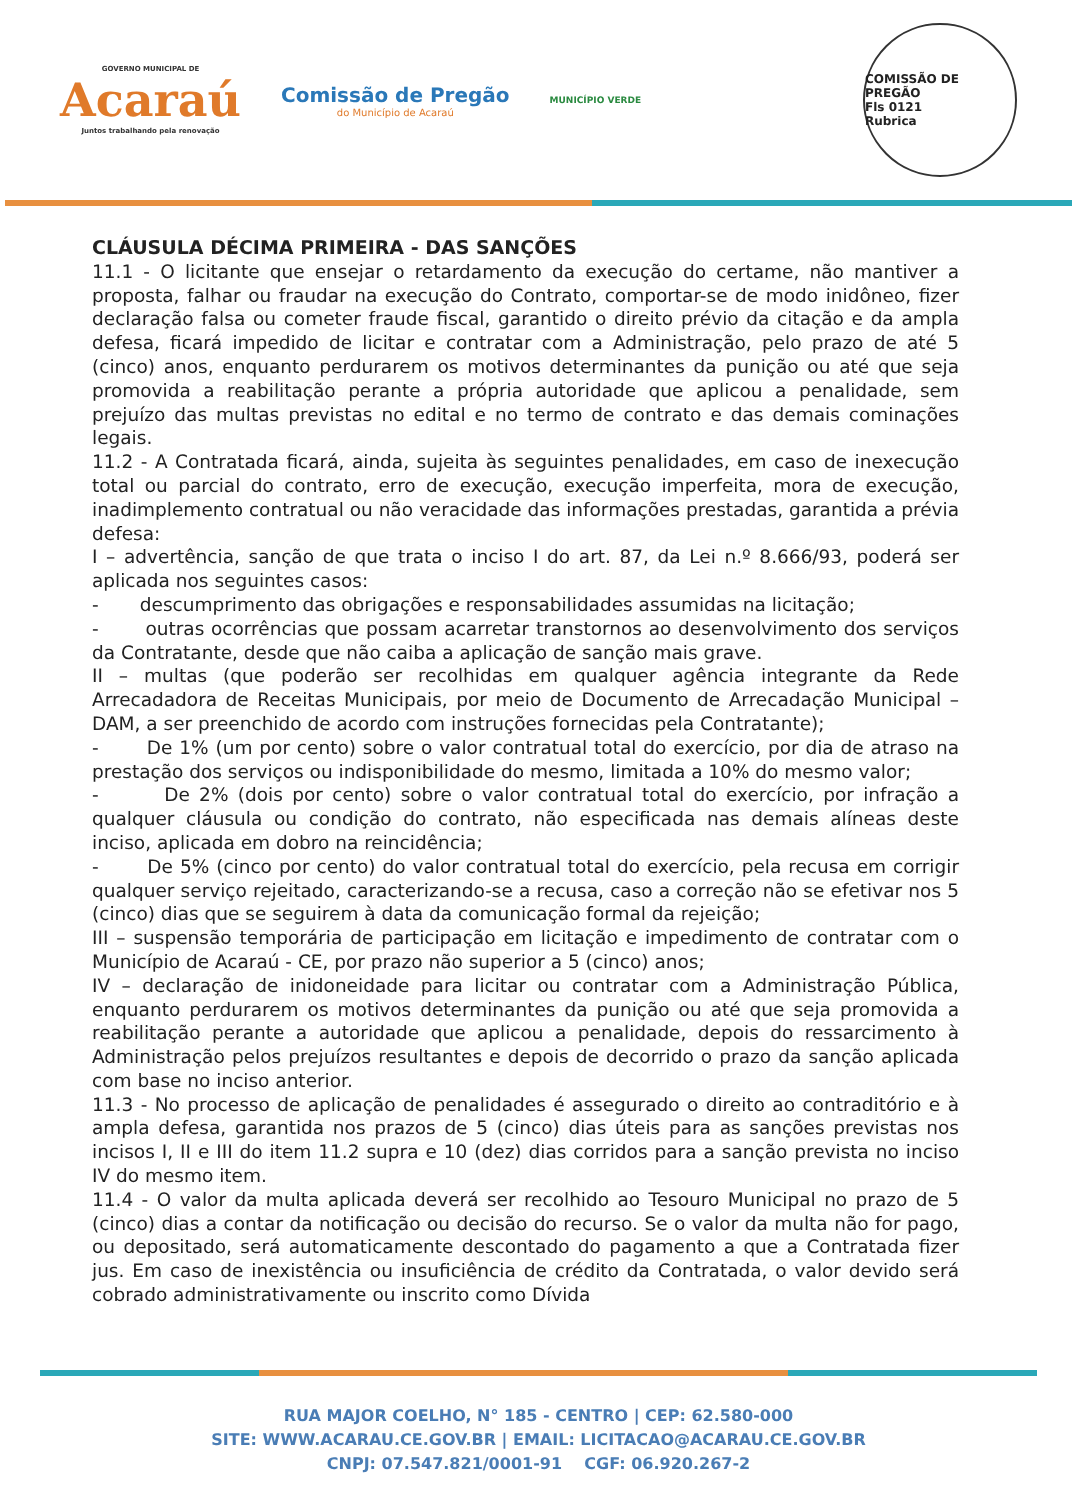GOVERNO MUNICIPAL DE
Acaraú
Juntos trabalhando pela renovação
Comissão de Pregão
do Município de Acaraú
MUNICÍPIO VERDE
COMISSÃO DE PREGÃO
Fls 0121
Rubrica
CLÁUSULA DÉCIMA PRIMEIRA - DAS SANÇÕES
11.1 - O licitante que ensejar o retardamento da execução do certame, não mantiver a proposta, falhar ou fraudar na execução do Contrato, comportar-se de modo inidôneo, fizer declaração falsa ou cometer fraude fiscal, garantido o direito prévio da citação e da ampla defesa, ficará impedido de licitar e contratar com a Administração, pelo prazo de até 5 (cinco) anos, enquanto perdurarem os motivos determinantes da punição ou até que seja promovida a reabilitação perante a própria autoridade que aplicou a penalidade, sem prejuízo das multas previstas no edital e no termo de contrato e das demais cominações legais.
11.2 - A Contratada ficará, ainda, sujeita às seguintes penalidades, em caso de inexecução total ou parcial do contrato, erro de execução, execução imperfeita, mora de execução, inadimplemento contratual ou não veracidade das informações prestadas, garantida a prévia defesa:
I – advertência, sanção de que trata o inciso I do art. 87, da Lei n.º 8.666/93, poderá ser aplicada nos seguintes casos:
- descumprimento das obrigações e responsabilidades assumidas na licitação;
- outras ocorrências que possam acarretar transtornos ao desenvolvimento dos serviços da Contratante, desde que não caiba a aplicação de sanção mais grave.
II – multas (que poderão ser recolhidas em qualquer agência integrante da Rede Arrecadadora de Receitas Municipais, por meio de Documento de Arrecadação Municipal – DAM, a ser preenchido de acordo com instruções fornecidas pela Contratante);
- De 1% (um por cento) sobre o valor contratual total do exercício, por dia de atraso na prestação dos serviços ou indisponibilidade do mesmo, limitada a 10% do mesmo valor;
- De 2% (dois por cento) sobre o valor contratual total do exercício, por infração a qualquer cláusula ou condição do contrato, não especificada nas demais alíneas deste inciso, aplicada em dobro na reincidência;
- De 5% (cinco por cento) do valor contratual total do exercício, pela recusa em corrigir qualquer serviço rejeitado, caracterizando-se a recusa, caso a correção não se efetivar nos 5 (cinco) dias que se seguirem à data da comunicação formal da rejeição;
III – suspensão temporária de participação em licitação e impedimento de contratar com o Município de Acaraú - CE, por prazo não superior a 5 (cinco) anos;
IV – declaração de inidoneidade para licitar ou contratar com a Administração Pública, enquanto perdurarem os motivos determinantes da punição ou até que seja promovida a reabilitação perante a autoridade que aplicou a penalidade, depois do ressarcimento à Administração pelos prejuízos resultantes e depois de decorrido o prazo da sanção aplicada com base no inciso anterior.
11.3 - No processo de aplicação de penalidades é assegurado o direito ao contraditório e à ampla defesa, garantida nos prazos de 5 (cinco) dias úteis para as sanções previstas nos incisos I, II e III do item 11.2 supra e 10 (dez) dias corridos para a sanção prevista no inciso IV do mesmo item.
11.4 - O valor da multa aplicada deverá ser recolhido ao Tesouro Municipal no prazo de 5 (cinco) dias a contar da notificação ou decisão do recurso. Se o valor da multa não for pago, ou depositado, será automaticamente descontado do pagamento a que a Contratada fizer jus. Em caso de inexistência ou insuficiência de crédito da Contratada, o valor devido será cobrado administrativamente ou inscrito como Dívida
RUA MAJOR COELHO, N° 185 - CENTRO | CEP: 62.580-000
SITE: WWW.ACARAU.CE.GOV.BR | EMAIL: LICITACAO@ACARAU.CE.GOV.BR
CNPJ: 07.547.821/0001-91 CGF: 06.920.267-2